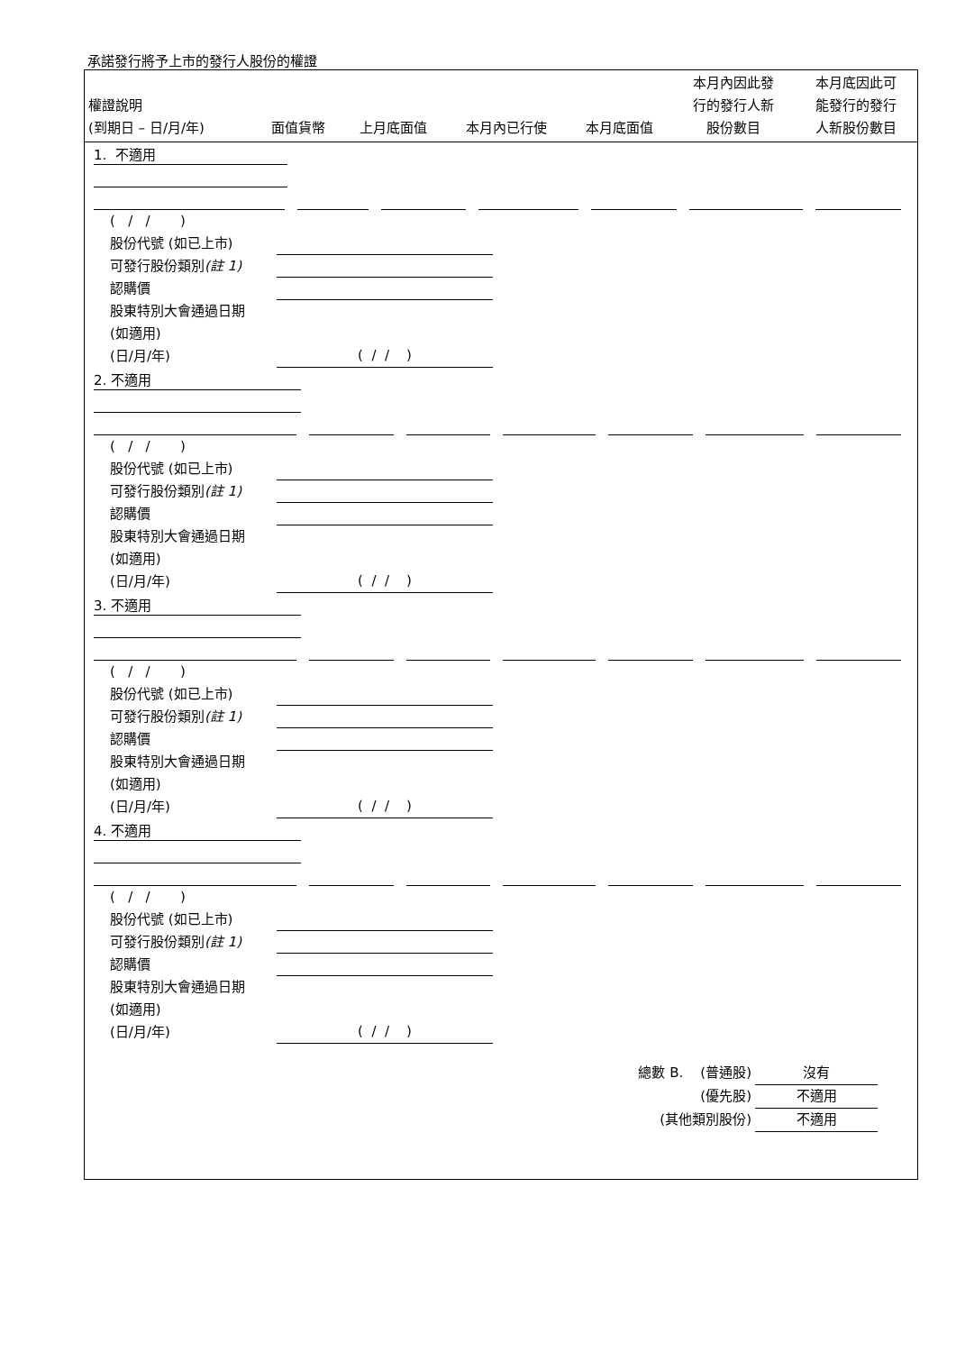承諾發行將予上市的發行人股份的權證
| 權證說明 (到期日 – 日/月/年) | 面值貨幣 | 上月底面值 | 本月內已行使 | 本月底面值 | 本月內因此發 行的發行人新 股份數目 | 本月底因此可 能發行的發行 人新股份數目 |
| --- | --- | --- | --- | --- | --- | --- |
1. 不適用
( / / )
股份代號 (如已上市)
可發行股份類別(註 1)
認購價
股東特別大會通過日期
(如適用)
(日/月/年)
( / / )
2. 不適用
( / / )
股份代號 (如已上市)
可發行股份類別(註 1)
認購價
股東特別大會通過日期
(如適用)
(日/月/年)
( / / )
3. 不適用
( / / )
股份代號 (如已上市)
可發行股份類別(註 1)
認購價
股東特別大會通過日期
(如適用)
(日/月/年)
( / / )
4. 不適用
( / / )
股份代號 (如已上市)
可發行股份類別(註 1)
認購價
股東特別大會通過日期
(如適用)
(日/月/年)
( / / )
總數 B. (普通股) 沒有
(優先股) 不適用
(其他類別股份) 不適用